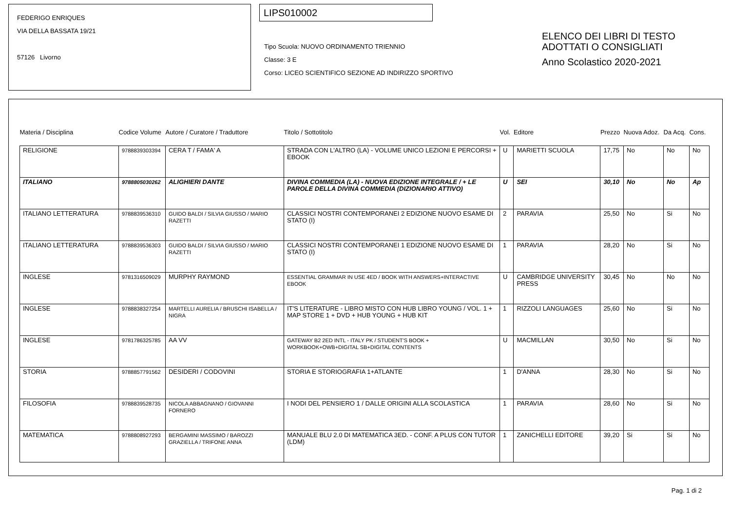FEDERIGO ENRIQUES
VIA DELLA BASSATA 19/21
57126 Livorno
LIPS010002
Tipo Scuola: NUOVO ORDINAMENTO TRIENNIO
Classe: 3 E
Corso: LICEO SCIENTIFICO SEZIONE AD INDIRIZZO SPORTIVO
ELENCO DEI LIBRI DI TESTO
ADOTTATI O CONSIGLIATI
Anno Scolastico 2020-2021
| Materia / Disciplina | Codice Volume | Autore / Curatore / Traduttore | Titolo / Sottotitolo | Vol. | Editore | Prezzo | Nuova Adoz. | Da Acq. | Cons. |
| --- | --- | --- | --- | --- | --- | --- | --- | --- | --- |
| RELIGIONE | 9788839303394 | CERA T / FAMA' A | STRADA CON L'ALTRO (LA) - VOLUME UNICO LEZIONI E PERCORSI + EBOOK | U | MARIETTI SCUOLA | 17,75 | No | No | No |
| ITALIANO | 9788805030262 | ALIGHIERI DANTE | DIVINA COMMEDIA (LA) - NUOVA EDIZIONE INTEGRALE / + LE PAROLE DELLA DIVINA COMMEDIA (DIZIONARIO ATTIVO) | U | SEI | 30,10 | No | No | Ap |
| ITALIANO LETTERATURA | 9788839536310 | GUIDO BALDI / SILVIA GIUSSO / MARIO RAZETTI | CLASSICI NOSTRI CONTEMPORANEI 2 EDIZIONE NUOVO ESAME DI STATO (I) | 2 | PARAVIA | 25,50 | No | Si | No |
| ITALIANO LETTERATURA | 9788839536303 | GUIDO BALDI / SILVIA GIUSSO / MARIO RAZETTI | CLASSICI NOSTRI CONTEMPORANEI 1 EDIZIONE NUOVO ESAME DI STATO (I) | 1 | PARAVIA | 28,20 | No | Si | No |
| INGLESE | 9781316509029 | MURPHY RAYMOND | ESSENTIAL GRAMMAR IN USE 4ED / BOOK WITH ANSWERS+INTERACTIVE EBOOK | U | CAMBRIDGE UNIVERSITY PRESS | 30,45 | No | No | No |
| INGLESE | 9788838327254 | MARTELLI AURELIA / BRUSCHI ISABELLA / NIGRA | IT'S LITERATURE - LIBRO MISTO CON HUB LIBRO YOUNG / VOL. 1 + MAP STORE 1 + DVD + HUB YOUNG + HUB KIT | 1 | RIZZOLI LANGUAGES | 25,60 | No | Si | No |
| INGLESE | 9781786325785 | AA VV | GATEWAY B2 2ED INTL - ITALY PK / STUDENT'S BOOK + WORKBOOK+OWB+DIGITAL SB+DIGITAL CONTENTS | U | MACMILLAN | 30,50 | No | Si | No |
| STORIA | 9788857791562 | DESIDERI / CODOVINI | STORIA E STORIOGRAFIA 1+ATLANTE | 1 | D'ANNA | 28,30 | No | Si | No |
| FILOSOFIA | 9788839528735 | NICOLA ABBAGNANO / GIOVANNI FORNERO | I NODI DEL PENSIERO 1 / DALLE ORIGINI ALLA SCOLASTICA | 1 | PARAVIA | 28,60 | No | Si | No |
| MATEMATICA | 9788808927293 | BERGAMINI MASSIMO / BAROZZI GRAZIELLA / TRIFONE ANNA | MANUALE BLU 2.0 DI MATEMATICA 3ED. - CONF. A PLUS CON TUTOR (LDM) | 1 | ZANICHELLI EDITORE | 39,20 | Si | Si | No |
Pag. 1 di 2